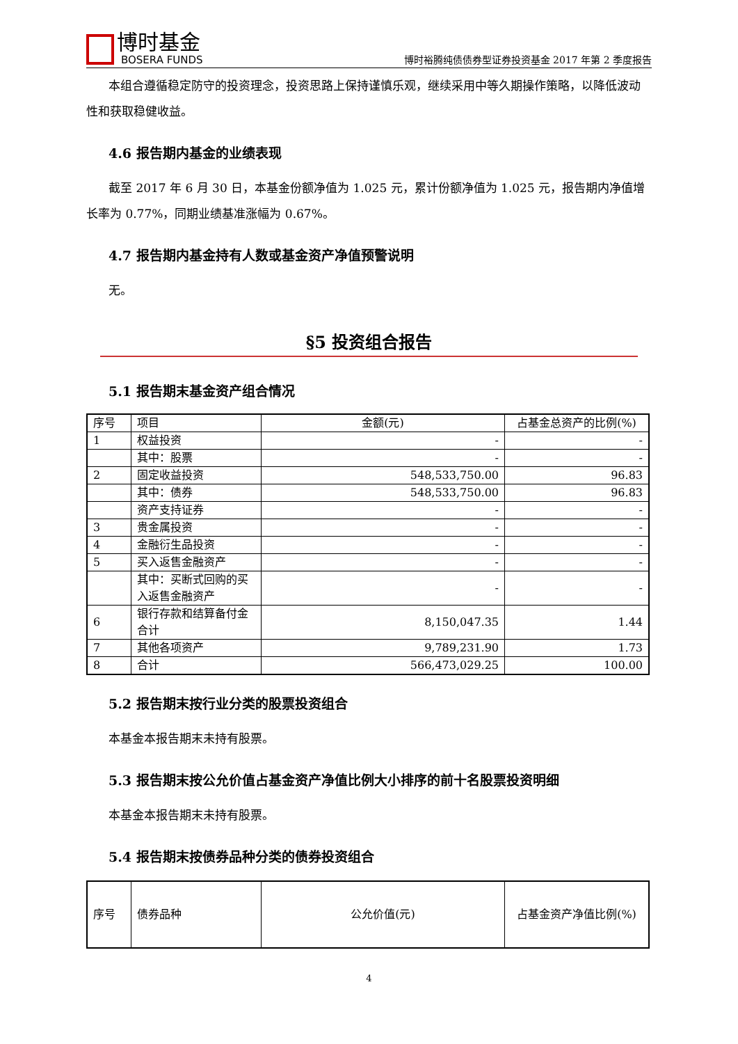博时基金
BOSERA FUNDS
博时裕腾纯债债券型证券投资基金 2017 年第 2 季度报告
本组合遵循稳定防守的投资理念，投资思路上保持谨慎乐观，继续采用中等久期操作策略，以降低波动性和获取稳健收益。
4.6 报告期内基金的业绩表现
截至 2017 年 6 月 30 日，本基金份额净值为 1.025 元，累计份额净值为 1.025 元，报告期内净值增长率为 0.77%，同期业绩基准涨幅为 0.67%。
4.7 报告期内基金持有人数或基金资产净值预警说明
无。
§5 投资组合报告
5.1 报告期末基金资产组合情况
| 序号 | 项目 | 金额(元) | 占基金总资产的比例(%) |
| --- | --- | --- | --- |
| 1 | 权益投资 | - | - |
| | 其中：股票 | - | - |
| 2 | 固定收益投资 | 548,533,750.00 | 96.83 |
| | 其中：债券 | 548,533,750.00 | 96.83 |
| | 资产支持证券 | - | - |
| 3 | 贵金属投资 | - | - |
| 4 | 金融衍生品投资 | - | - |
| 5 | 买入返售金融资产 | - | - |
| | 其中：买断式回购的买入返售金融资产 | - | - |
| 6 | 银行存款和结算备付金合计 | 8,150,047.35 | 1.44 |
| 7 | 其他各项资产 | 9,789,231.90 | 1.73 |
| 8 | 合计 | 566,473,029.25 | 100.00 |
5.2 报告期末按行业分类的股票投资组合
本基金本报告期末未持有股票。
5.3 报告期末按公允价值占基金资产净值比例大小排序的前十名股票投资明细
本基金本报告期末未持有股票。
5.4 报告期末按债券品种分类的债券投资组合
| 序号 | 债券品种 | 公允价值(元) | 占基金资产净值比例(%) |
| --- | --- | --- | --- |
4